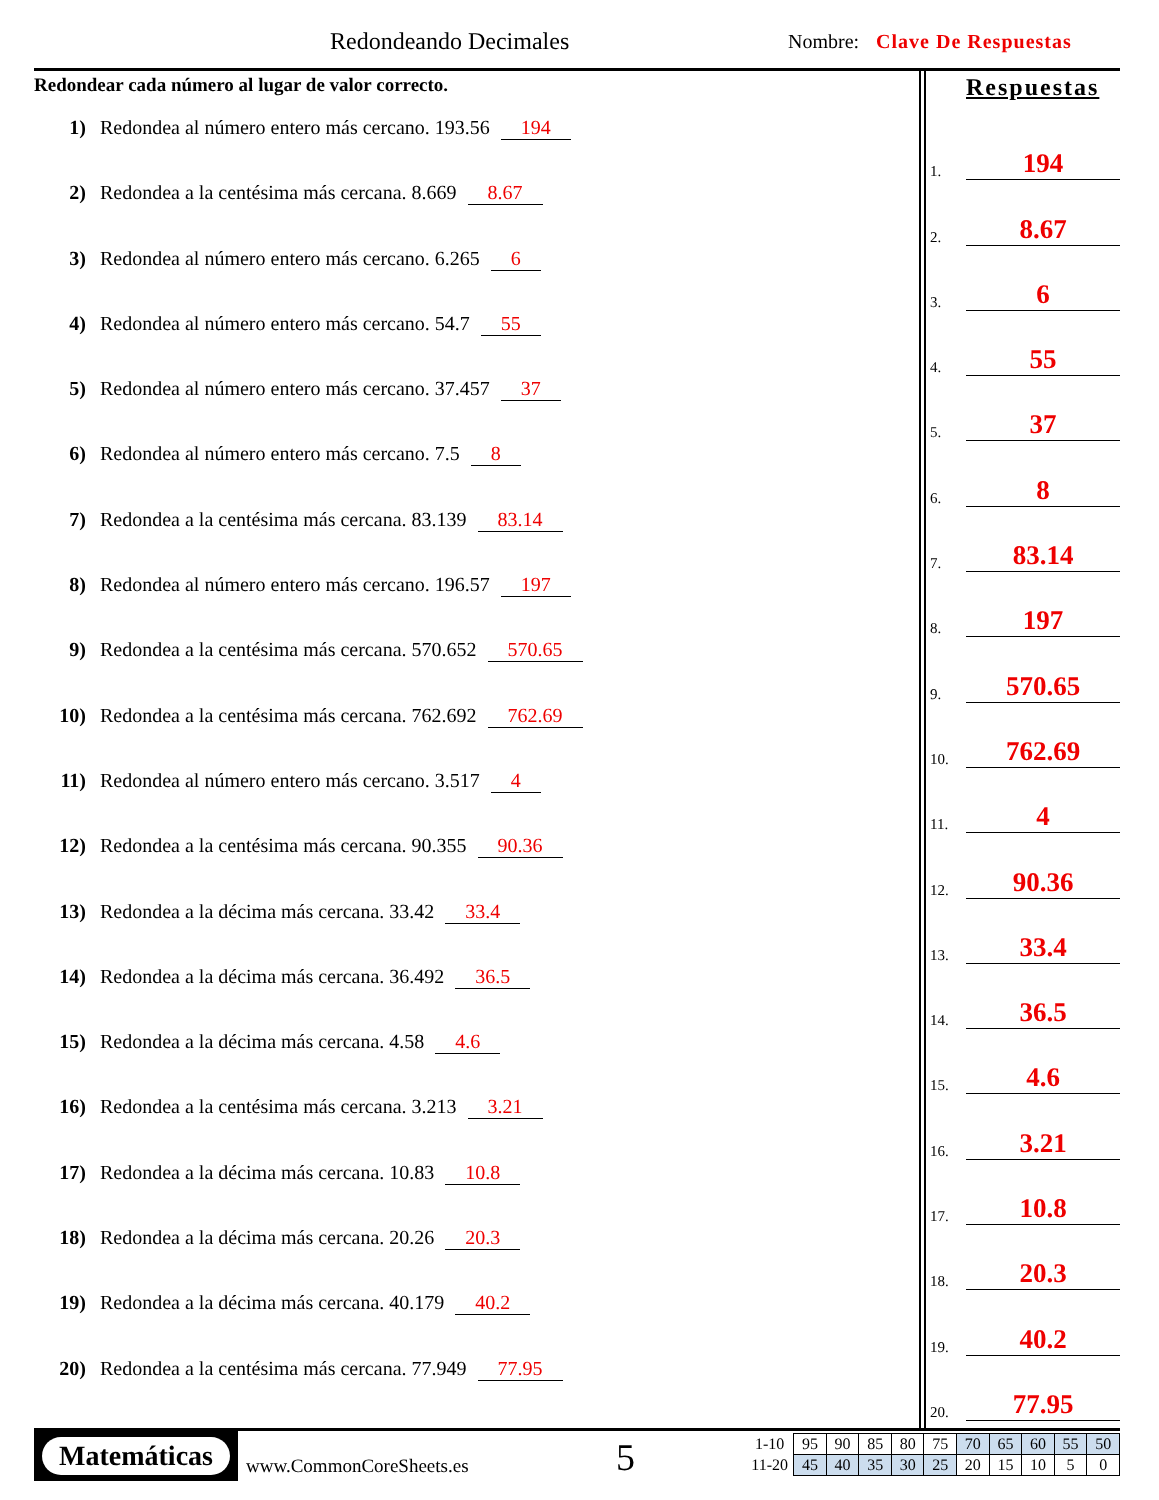Redondeando Decimales Nombre: Clave De Respuestas
Redondear cada número al lugar de valor correcto.
1) Redondea al número entero más cercano. 193.56 194
2) Redondea a la centésima más cercana. 8.669 8.67
3) Redondea al número entero más cercano. 6.265 6
4) Redondea al número entero más cercano. 54.7 55
5) Redondea al número entero más cercano. 37.457 37
6) Redondea al número entero más cercano. 7.5 8
7) Redondea a la centésima más cercana. 83.139 83.14
8) Redondea al número entero más cercano. 196.57 197
9) Redondea a la centésima más cercana. 570.652 570.65
10) Redondea a la centésima más cercana. 762.692 762.69
11) Redondea al número entero más cercano. 3.517 4
12) Redondea a la centésima más cercana. 90.355 90.36
13) Redondea a la décima más cercana. 33.42 33.4
14) Redondea a la décima más cercana. 36.492 36.5
15) Redondea a la décima más cercana. 4.58 4.6
16) Redondea a la centésima más cercana. 3.213 3.21
17) Redondea a la décima más cercana. 10.83 10.8
18) Redondea a la décima más cercana. 20.26 20.3
19) Redondea a la décima más cercana. 40.179 40.2
20) Redondea a la centésima más cercana. 77.949 77.95
Respuestas
1. 194
2. 8.67
3. 6
4. 55
5. 37
6. 8
7. 83.14
8. 197
9. 570.65
10. 762.69
11. 4
12. 90.36
13. 33.4
14. 36.5
15. 4.6
16. 3.21
17. 10.8
18. 20.3
19. 40.2
20. 77.95
Matemáticas
www.CommonCoreSheets.es 5
| 1-10 | 95 | 90 | 85 | 80 | 75 | 70 | 65 | 60 | 55 | 50 |
| 11-20 | 45 | 40 | 35 | 30 | 25 | 20 | 15 | 10 | 5 | 0 |